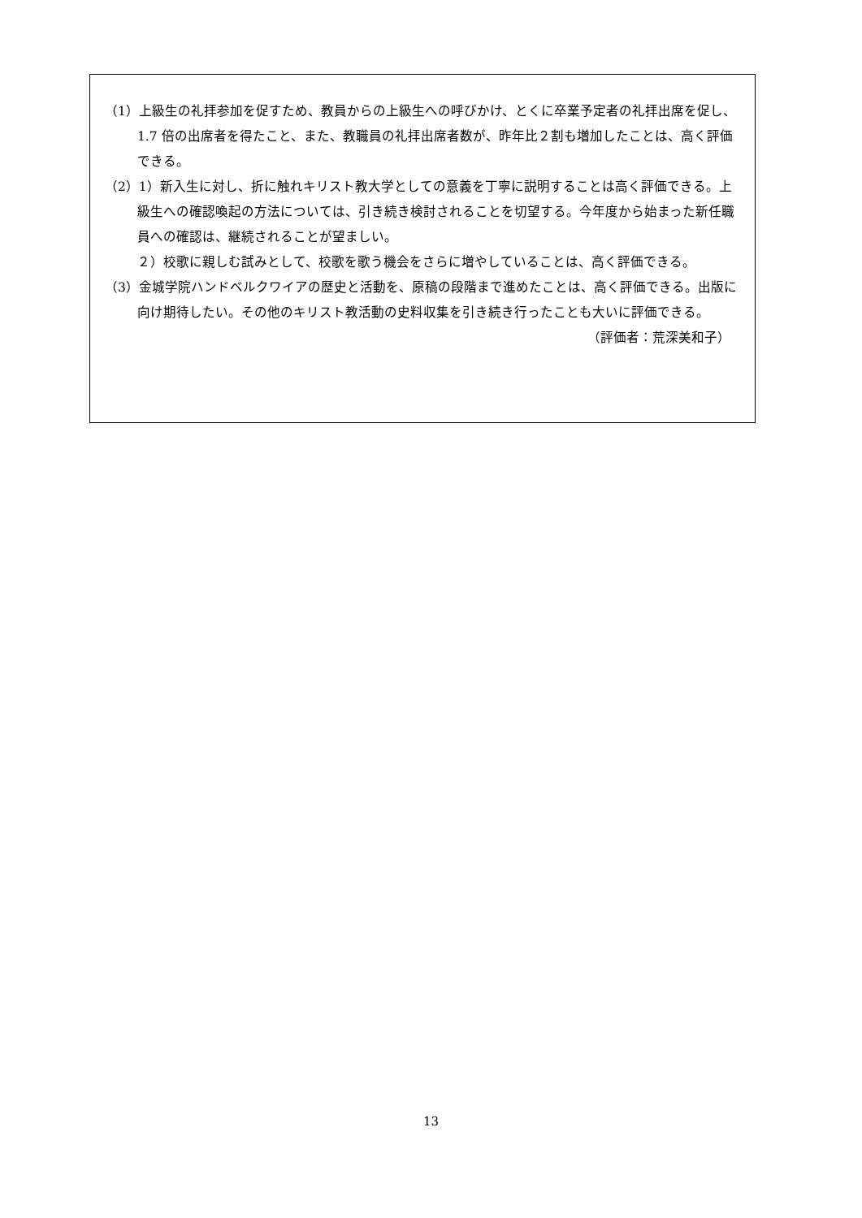（1）上級生の礼拝参加を促すため、教員からの上級生への呼びかけ、とくに卒業予定者の礼拝出席を促し、1.7 倍の出席者を得たこと、また、教職員の礼拝出席者数が、昨年比２割も増加したことは、高く評価できる。
（2）1）新入生に対し、折に触れキリスト教大学としての意義を丁寧に説明することは高く評価できる。上級生への確認喚起の方法については、引き続き検討されることを切望する。今年度から始まった新任職員への確認は、継続されることが望ましい。
２）校歌に親しむ試みとして、校歌を歌う機会をさらに増やしていることは、高く評価できる。
（3）金城学院ハンドベルクワイアの歴史と活動を、原稿の段階まで進めたことは、高く評価できる。出版に向け期待したい。その他のキリスト教活動の史料収集を引き続き行ったことも大いに評価できる。
（評価者：荒深美和子）
13